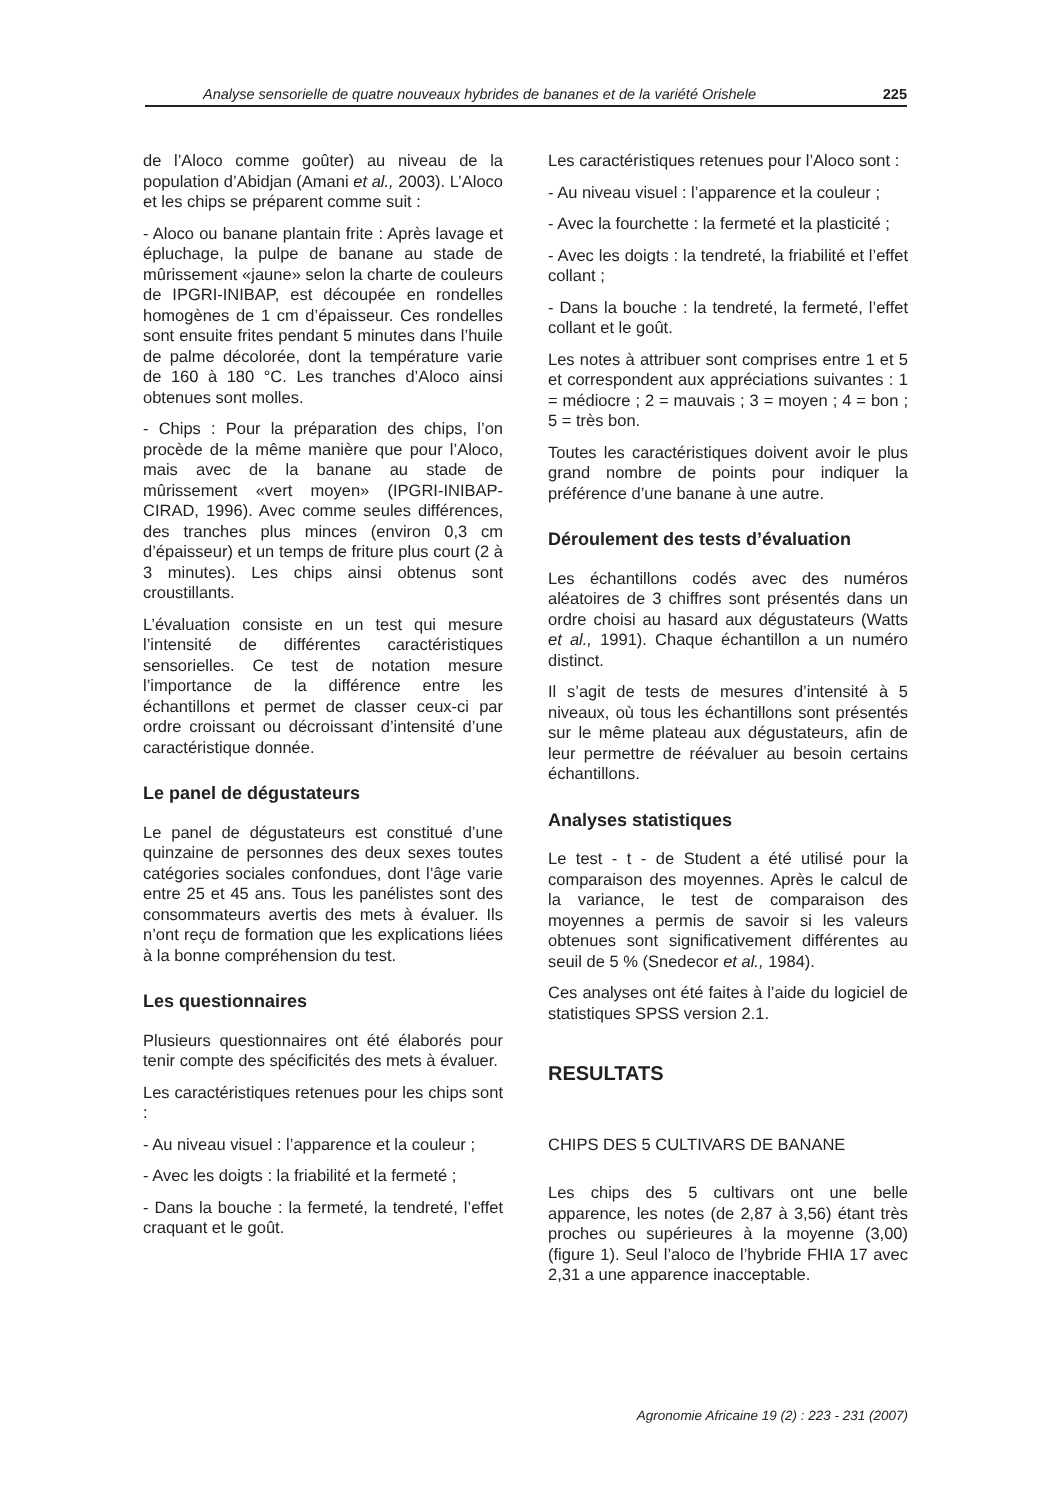Analyse sensorielle de quatre nouveaux hybrides de bananes et de la variété Orishele 225
de l’Aloco comme goûter) au niveau de la population d’Abidjan (Amani et al., 2003). L’Aloco et les chips se préparent comme suit :
- Aloco ou banane plantain frite : Après lavage et épluchage, la pulpe de banane au stade de mûrissement «jaune» selon la charte de couleurs de IPGRI-INIBAP, est découpée en rondelles homogènes de 1 cm d’épaisseur. Ces rondelles sont ensuite frites pendant 5 minutes dans l’huile de palme décolorée, dont la température varie de 160 à 180 °C. Les tranches d’Aloco ainsi obtenues sont molles.
- Chips : Pour la préparation des chips, l’on procède de la même manière que pour l’Aloco, mais avec de la banane au stade de mûrissement «vert moyen» (IPGRI-INIBAP-CIRAD, 1996). Avec comme seules différences, des tranches plus minces (environ 0,3 cm d’épaisseur) et un temps de friture plus court (2 à 3 minutes). Les chips ainsi obtenus sont croustillants.
L’évaluation consiste en un test qui mesure l’intensité de différentes caractéristiques sensorielles. Ce test de notation mesure l’importance de la différence entre les échantillons et permet de classer ceux-ci par ordre croissant ou décroissant d’intensité d’une caractéristique donnée.
Le panel de dégustateurs
Le panel de dégustateurs est constitué d’une quinzaine de personnes des deux sexes toutes catégories sociales confondues, dont l’âge varie entre 25 et 45 ans. Tous les panélistes sont des consommateurs avertis des mets à évaluer. Ils n’ont reçu de formation que les explications liées à la bonne compréhension du test.
Les questionnaires
Plusieurs questionnaires ont été élaborés pour tenir compte des spécificités des mets à évaluer.
Les caractéristiques retenues pour les chips sont :
- Au niveau visuel : l’apparence et la couleur ;
- Avec les doigts : la friabilité et la fermeté ;
- Dans la bouche : la fermeté, la tendreté, l’effet craquant et le goût.
Les caractéristiques retenues pour l’Aloco sont :
- Au niveau visuel : l’apparence et la couleur ;
- Avec la fourchette : la fermeté et la plasticité ;
- Avec les doigts : la tendreté, la friabilité et l’effet collant ;
- Dans la bouche : la tendreté, la fermeté, l’effet collant et le goût.
Les notes à attribuer sont comprises entre 1 et 5 et correspondent aux appréciations suivantes : 1 = médiocre ; 2 = mauvais ; 3 = moyen ; 4 = bon ; 5 = très bon.
Toutes les caractéristiques doivent avoir le plus grand nombre de points pour indiquer la préférence d’une banane à une autre.
Déroulement des tests d’évaluation
Les échantillons codés avec des numéros aléatoires de 3 chiffres sont présentés dans un ordre choisi au hasard aux dégustateurs (Watts et al., 1991). Chaque échantillon a un numéro distinct.
Il s’agit de tests de mesures d’intensité à 5 niveaux, où tous les échantillons sont présentés sur le même plateau aux dégustateurs, afin de leur permettre de réévaluer au besoin certains échantillons.
Analyses statistiques
Le test - t - de Student a été utilisé pour la comparaison des moyennes. Après le calcul de la variance, le test de comparaison des moyennes a permis de savoir si les valeurs obtenues sont significativement différentes au seuil de 5 % (Snedecor et al., 1984).
Ces analyses ont été faites à l’aide du logiciel de statistiques SPSS version 2.1.
RESULTATS
CHIPS DES 5 CULTIVARS DE BANANE
Les chips des 5 cultivars ont une belle apparence, les notes (de 2,87 à 3,56) étant très proches ou supérieures à la moyenne (3,00) (figure 1). Seul l’aloco de l’hybride FHIA 17 avec 2,31 a une apparence inacceptable.
Agronomie Africaine 19 (2) : 223 - 231 (2007)